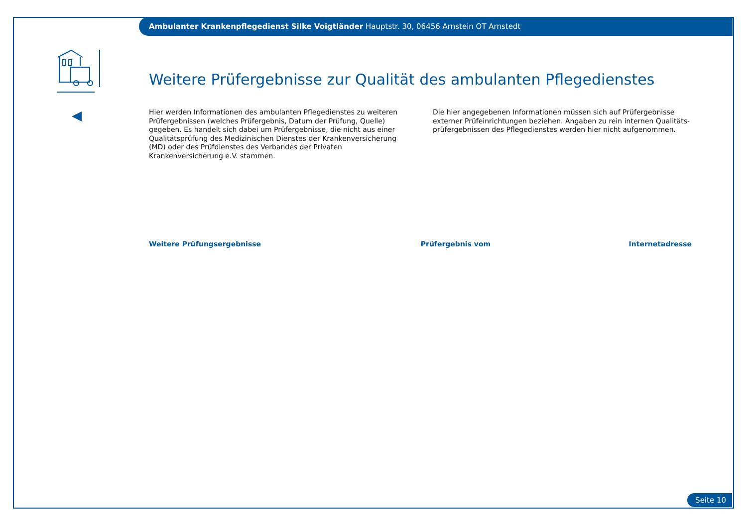Ambulanter Krankenpflegedienst Silke Voigtländer Hauptstr. 30, 06456 Arnstein OT Arnstedt
Weitere Prüfergebnisse zur Qualität des ambulanten Pflegedienstes
Hier werden Informationen des ambulanten Pflegedienstes zu weiteren Prüfergebnissen (welches Prüfergebnis, Datum der Prüfung, Quelle) gegeben. Es handelt sich dabei um Prüfergebnisse, die nicht aus einer Qualitätsprüfung des Medizinischen Dienstes der Krankenversicherung (MD) oder des Prüfdienstes des Verbandes der Privaten Krankenversicherung e.V. stammen.
Die hier angegebenen Informationen müssen sich auf Prüfergebnisse externer Prüfeinrichtungen beziehen. Angaben zu rein internen Qualitäts-prüfergebnissen des Pflegedienstes werden hier nicht aufgenommen.
| Weitere Prüfungsergebnisse | Prüfergebnis vom | Internetadresse |
| --- | --- | --- |
Seite 10